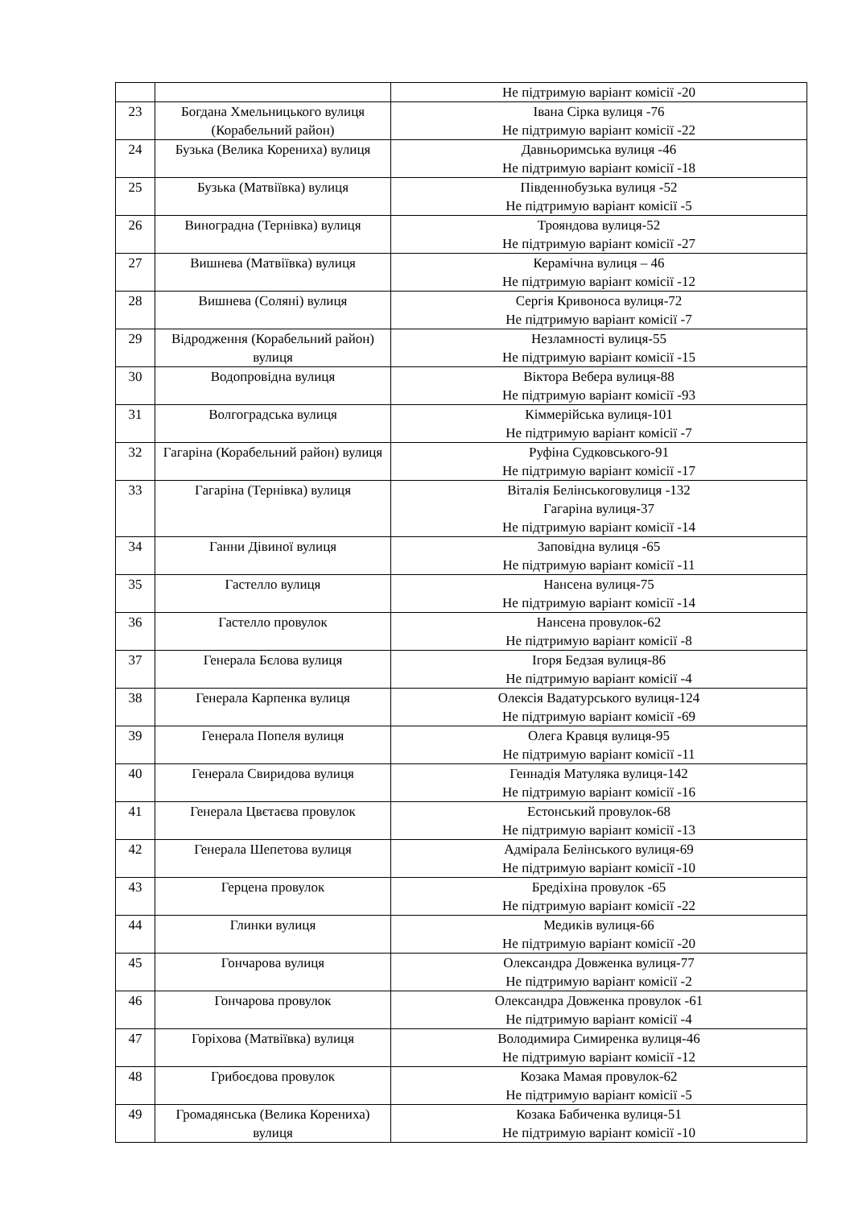| | | Не підтримую варіант комісії -20 |
| 23 | Богдана Хмельницького вулиця (Корабельний район) | Івана Сірка вулиця -76 Не підтримую варіант комісії -22 |
| 24 | Бузька (Велика Корениха) вулиця | Давньоримська вулиця -46 Не підтримую варіант комісії -18 |
| 25 | Бузька (Матвіївка) вулиця | Південнобузька вулиця -52 Не підтримую варіант комісії -5 |
| 26 | Виноградна (Тернівка) вулиця | Трояндова вулиця-52 Не підтримую варіант комісії -27 |
| 27 | Вишнева (Матвіївка) вулиця | Керамічна вулиця – 46 Не підтримую варіант комісії -12 |
| 28 | Вишнева (Соляні) вулиця | Сергія Кривоноса вулиця-72 Не підтримую варіант комісії -7 |
| 29 | Відродження (Корабельний район) вулиця | Незламності вулиця-55 Не підтримую варіант комісії -15 |
| 30 | Водопровідна вулиця | Віктора Вебера вулиця-88 Не підтримую варіант комісії -93 |
| 31 | Волгоградська вулиця | Кіммерійська вулиця-101 Не підтримую варіант комісії -7 |
| 32 | Гагаріна (Корабельний район) вулиця | Руфіна Судковського-91 Не підтримую варіант комісії -17 |
| 33 | Гагаріна (Тернівка) вулиця | Віталія Белінськоговулиця -132 Гагаріна вулиця-37 Не підтримую варіант комісії -14 |
| 34 | Ганни Дівиної вулиця | Заповідна вулиця -65 Не підтримую варіант комісії -11 |
| 35 | Гастелло вулиця | Нансена вулиця-75 Не підтримую варіант комісії -14 |
| 36 | Гастелло провулок | Нансена провулок-62 Не підтримую варіант комісії -8 |
| 37 | Генерала Бєлова вулиця | Ігоря Бедзая вулиця-86 Не підтримую варіант комісії -4 |
| 38 | Генерала Карпенка вулиця | Олексія Вадатурського вулиця-124 Не підтримую варіант комісії -69 |
| 39 | Генерала Попеля вулиця | Олега Кравця вулиця-95 Не підтримую варіант комісії -11 |
| 40 | Генерала Свиридова вулиця | Геннадія Матуляка вулиця-142 Не підтримую варіант комісії -16 |
| 41 | Генерала Цвєтаєва провулок | Естонський провулок-68 Не підтримую варіант комісії -13 |
| 42 | Генерала Шепетова вулиця | Адмірала Белінського вулиця-69 Не підтримую варіант комісії -10 |
| 43 | Герцена провулок | Бредіхіна провулок -65 Не підтримую варіант комісії -22 |
| 44 | Глинки вулиця | Медиків вулиця-66 Не підтримую варіант комісії -20 |
| 45 | Гончарова вулиця | Олександра Довженка вулиця-77 Не підтримую варіант комісії -2 |
| 46 | Гончарова провулок | Олександра Довженка провулок -61 Не підтримую варіант комісії -4 |
| 47 | Горіхова (Матвіївка) вулиця | Володимира Симиренка вулиця-46 Не підтримую варіант комісії -12 |
| 48 | Грибоєдова провулок | Козака Мамая провулок-62 Не підтримую варіант комісії -5 |
| 49 | Громадянська (Велика Корениха) вулиця | Козака Бабиченка вулиця-51 Не підтримую варіант комісії -10 |